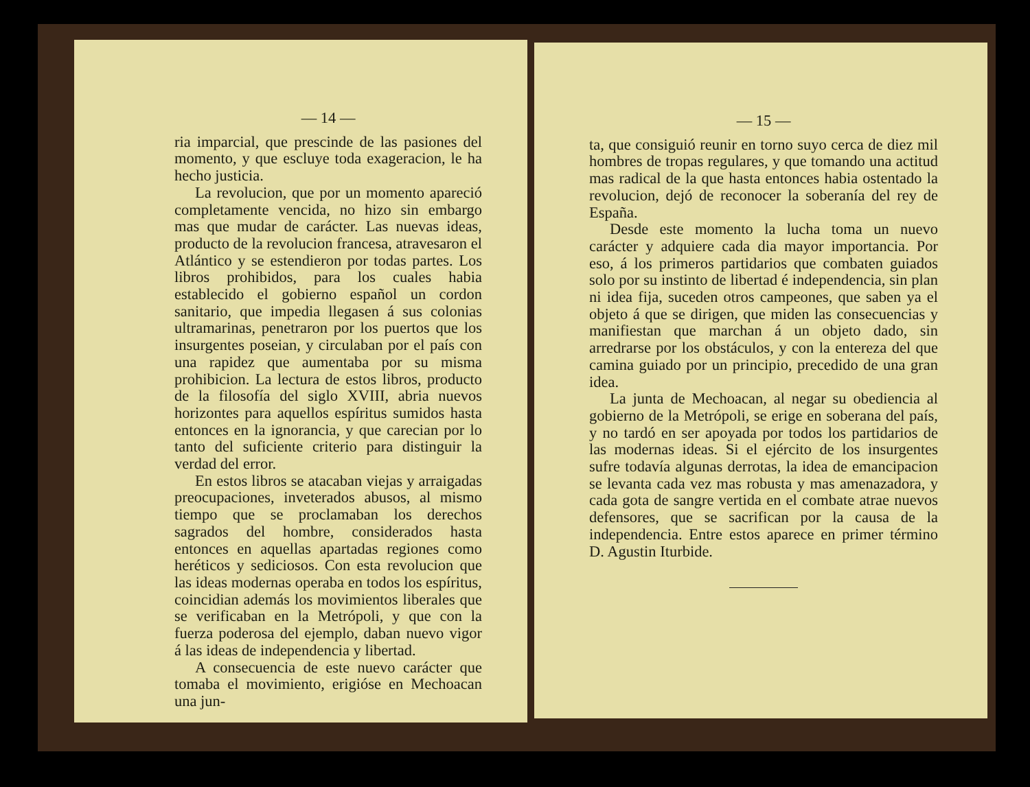— 14 —
ria imparcial, que prescinde de las pasiones del momento, y que escluye toda exageracion, le ha hecho justicia.
La revolucion, que por un momento apareció completamente vencida, no hizo sin embargo mas que mudar de carácter. Las nuevas ideas, producto de la revolucion francesa, atravesaron el Atlántico y se estendieron por todas partes. Los libros prohibidos, para los cuales habia establecido el gobierno español un cordon sanitario, que impedia llegasen á sus colonias ultramarinas, penetraron por los puertos que los insurgentes poseian, y circulaban por el país con una rapidez que aumentaba por su misma prohibicion. La lectura de estos libros, producto de la filosofía del siglo XVIII, abria nuevos horizontes para aquellos espíritus sumidos hasta entonces en la ignorancia, y que carecian por lo tanto del suficiente criterio para distinguir la verdad del error.
En estos libros se atacaban viejas y arraigadas preocupaciones, inveterados abusos, al mismo tiempo que se proclamaban los derechos sagrados del hombre, considerados hasta entonces en aquellas apartadas regiones como heréticos y sediciosos. Con esta revolucion que las ideas modernas operaba en todos los espíritus, coincidian además los movimientos liberales que se verificaban en la Metrópoli, y que con la fuerza poderosa del ejemplo, daban nuevo vigor á las ideas de independencia y libertad.
A consecuencia de este nuevo carácter que tomaba el movimiento, erigióse en Mechoacan una jun-
— 15 —
ta, que consiguió reunir en torno suyo cerca de diez mil hombres de tropas regulares, y que tomando una actitud mas radical de la que hasta entonces habia ostentado la revolucion, dejó de reconocer la soberanía del rey de España.
Desde este momento la lucha toma un nuevo carácter y adquiere cada dia mayor importancia. Por eso, á los primeros partidarios que combaten guiados solo por su instinto de libertad é independencia, sin plan ni idea fija, suceden otros campeones, que saben ya el objeto á que se dirigen, que miden las consecuencias y manifiestan que marchan á un objeto dado, sin arredrarse por los obstáculos, y con la entereza del que camina guiado por un principio, precedido de una gran idea.
La junta de Mechoacan, al negar su obediencia al gobierno de la Metrópoli, se erige en soberana del país, y no tardó en ser apoyada por todos los partidarios de las modernas ideas. Si el ejército de los insurgentes sufre todavía algunas derrotas, la idea de emancipacion se levanta cada vez mas robusta y mas amenazadora, y cada gota de sangre vertida en el combate atrae nuevos defensores, que se sacrifican por la causa de la independencia. Entre estos aparece en primer término D. Agustin Iturbide.